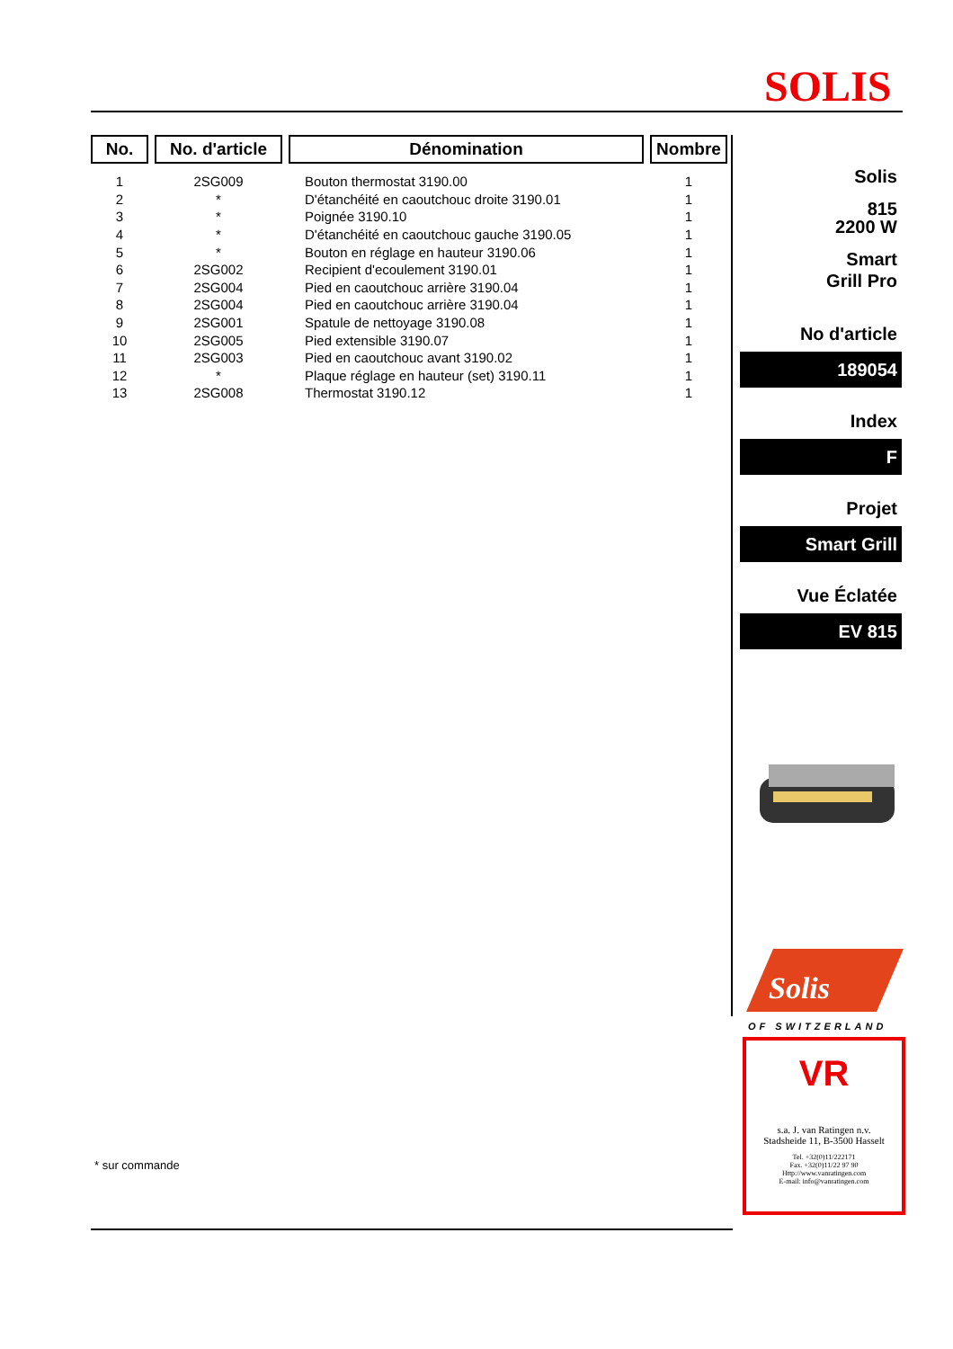SOLIS
| No. | No. d'article | Dénomination | Nombre |
| --- | --- | --- | --- |
| 1 | 2SG009 | Bouton thermostat 3190.00 | 1 |
| 2 | * | D'étanchéité en caoutchouc droite 3190.01 | 1 |
| 3 | * | Poignée 3190.10 | 1 |
| 4 | * | D'étanchéité en caoutchouc gauche 3190.05 | 1 |
| 5 | * | Bouton en réglage en hauteur 3190.06 | 1 |
| 6 | 2SG002 | Recipient d'ecoulement 3190.01 | 1 |
| 7 | 2SG004 | Pied en caoutchouc arrière 3190.04 | 1 |
| 8 | 2SG004 | Pied en caoutchouc arrière 3190.04 | 1 |
| 9 | 2SG001 | Spatule de nettoyage 3190.08 | 1 |
| 10 | 2SG005 | Pied extensible 3190.07 | 1 |
| 11 | 2SG003 | Pied en caoutchouc avant 3190.02 | 1 |
| 12 | * | Plaque réglage en hauteur (set) 3190.11 | 1 |
| 13 | 2SG008 | Thermostat 3190.12 | 1 |
* sur commande
Solis
815
2200 W
Smart
Grill Pro
No d'article
189054
Index
F
Projet
Smart Grill
Vue Éclatée
EV 815
Solis
OF SWITZERLAND
VR
s.a. J. van Ratingen n.v.
Stadsheide 11, B-3500 Hasselt
Tel. +32(0)11/222171
Fax. +32(0)11/22 97 90
Http://www.vanratingen.com
E-mail: info@vanratingen.com